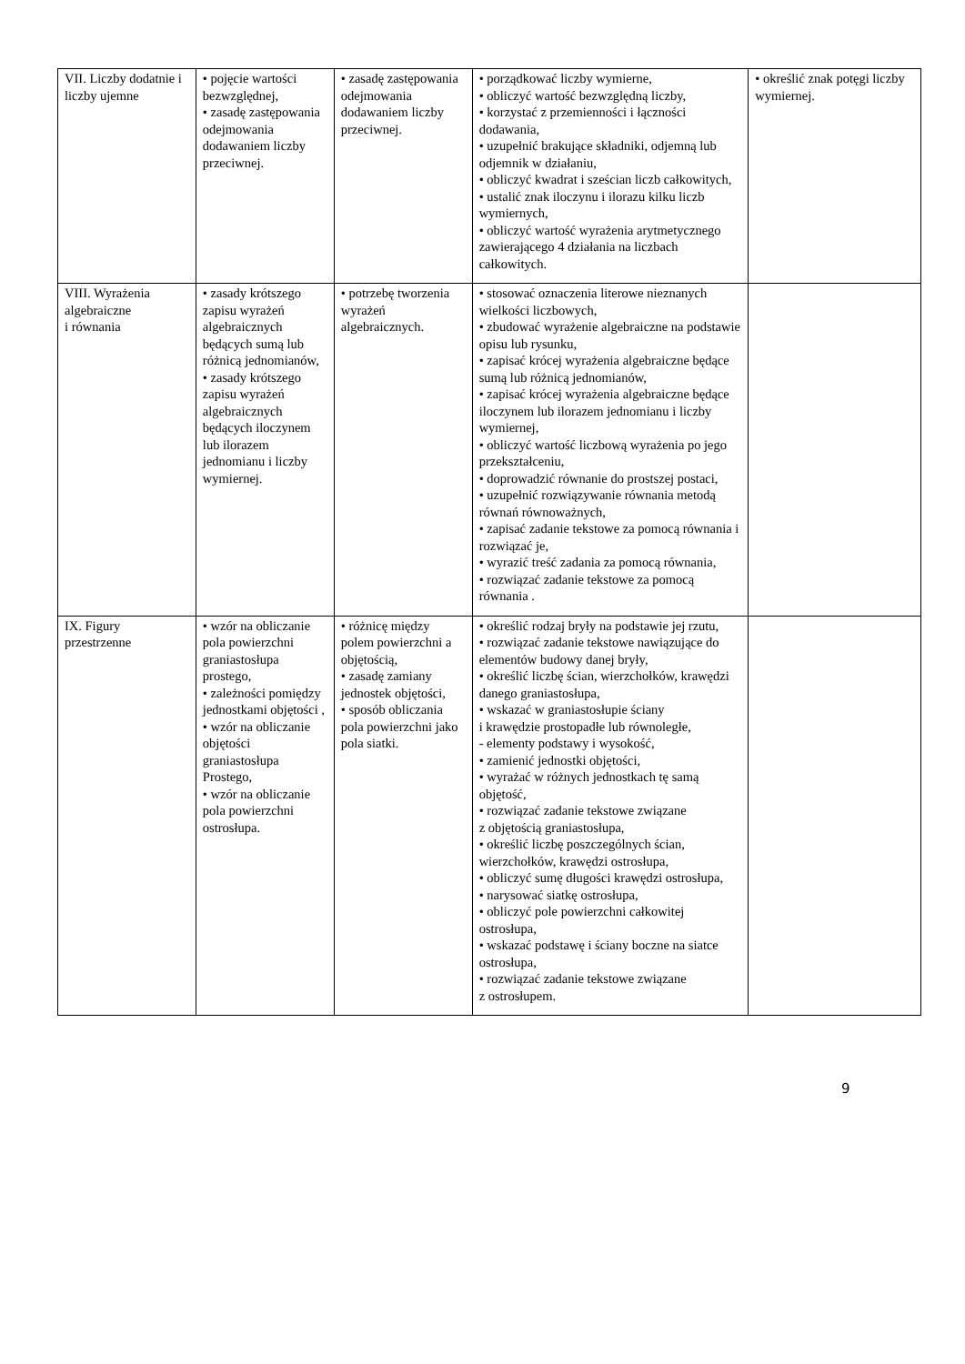| VII. Liczby dodatnie i liczby ujemne | • pojęcie wartości bezwzględnej, • zasadę zastępowania odejmowania dodawaniem liczby przeciwnej. | • zasadę zastępowania odejmowania dodawaniem liczby przeciwnej. | • porządkować liczby wymierne, • obliczyć wartość bezwzględną liczby, • korzystać z przemienności i łączności dodawania, • uzupełnić brakujące składniki, odjemną lub odjemnik w działaniu, • obliczyć kwadrat i sześcian liczb całkowitych, • ustalić znak iloczynu i ilorazu kilku liczb wymiernych, • obliczyć wartość wyrażenia arytmetycznego zawierającego 4 działania na liczbach całkowitych. | • określić znak potęgi liczby wymiernej. |
| VIII. Wyrażenia algebraiczne i równania | • zasady krótszego zapisu wyrażeń algebraicznych będących sumą lub różnicą jednomianów, • zasady krótszego zapisu wyrażeń algebraicznych będących iloczynem lub ilorazem jednomianu i liczby wymiernej. | • potrzebę tworzenia wyrażeń algebraicznych. | • stosować oznaczenia literowe nieznanych wielkości liczbowych, • zbudować wyrażenie algebraiczne na podstawie opisu lub rysunku, • zapisać krócej wyrażenia algebraiczne będące sumą lub różnicą jednomianów, • zapisać krócej wyrażenia algebraiczne będące iloczynem lub ilorazem jednomianu i liczby wymiernej, • obliczyć wartość liczbową wyrażenia po jego przekształceniu, • doprowadzić równanie do prostszej postaci, • uzupełnić rozwiązywanie równania metodą równań równoważnych, • zapisać zadanie tekstowe za pomocą równania i rozwiązać je, • wyrazić treść zadania za pomocą równania, • rozwiązać zadanie tekstowe za pomocą równania . | |
| IX. Figury przestrzenne | • wzór na obliczanie pola powierzchni graniastosłupa prostego, • zależności pomiędzy jednostkami objętości , • wzór na obliczanie objętości graniastosłupa Prostego, • wzór na obliczanie pola powierzchni ostrosłupa. | • różnicę między polem powierzchni a objętością, • zasadę zamiany jednostek objętości, • sposób obliczania pola powierzchni jako pola siatki. | • określić rodzaj bryły na podstawie jej rzutu, • rozwiązać zadanie tekstowe nawiązujące do elementów budowy danej bryły, • określić liczbę ścian, wierzchołków, krawędzi danego graniastosłupa, • wskazać w graniastosłupie ściany i krawędzie prostopadłe lub równoległe, - elementy podstawy i wysokość, • zamienić jednostki objętości, • wyrażać w różnych jednostkach tę samą objętość, • rozwiązać zadanie tekstowe związane z objętością graniastosłupa, • określić liczbę poszczególnych ścian, wierzchołków, krawędzi ostrosłupa, • obliczyć sumę długości krawędzi ostrosłupa, • narysować siatkę ostrosłupa, • obliczyć pole powierzchni całkowitej ostrosłupa, • wskazać podstawę i ściany boczne na siatce ostrosłupa, • rozwiązać zadanie tekstowe związane z ostrosłupem. | |
9